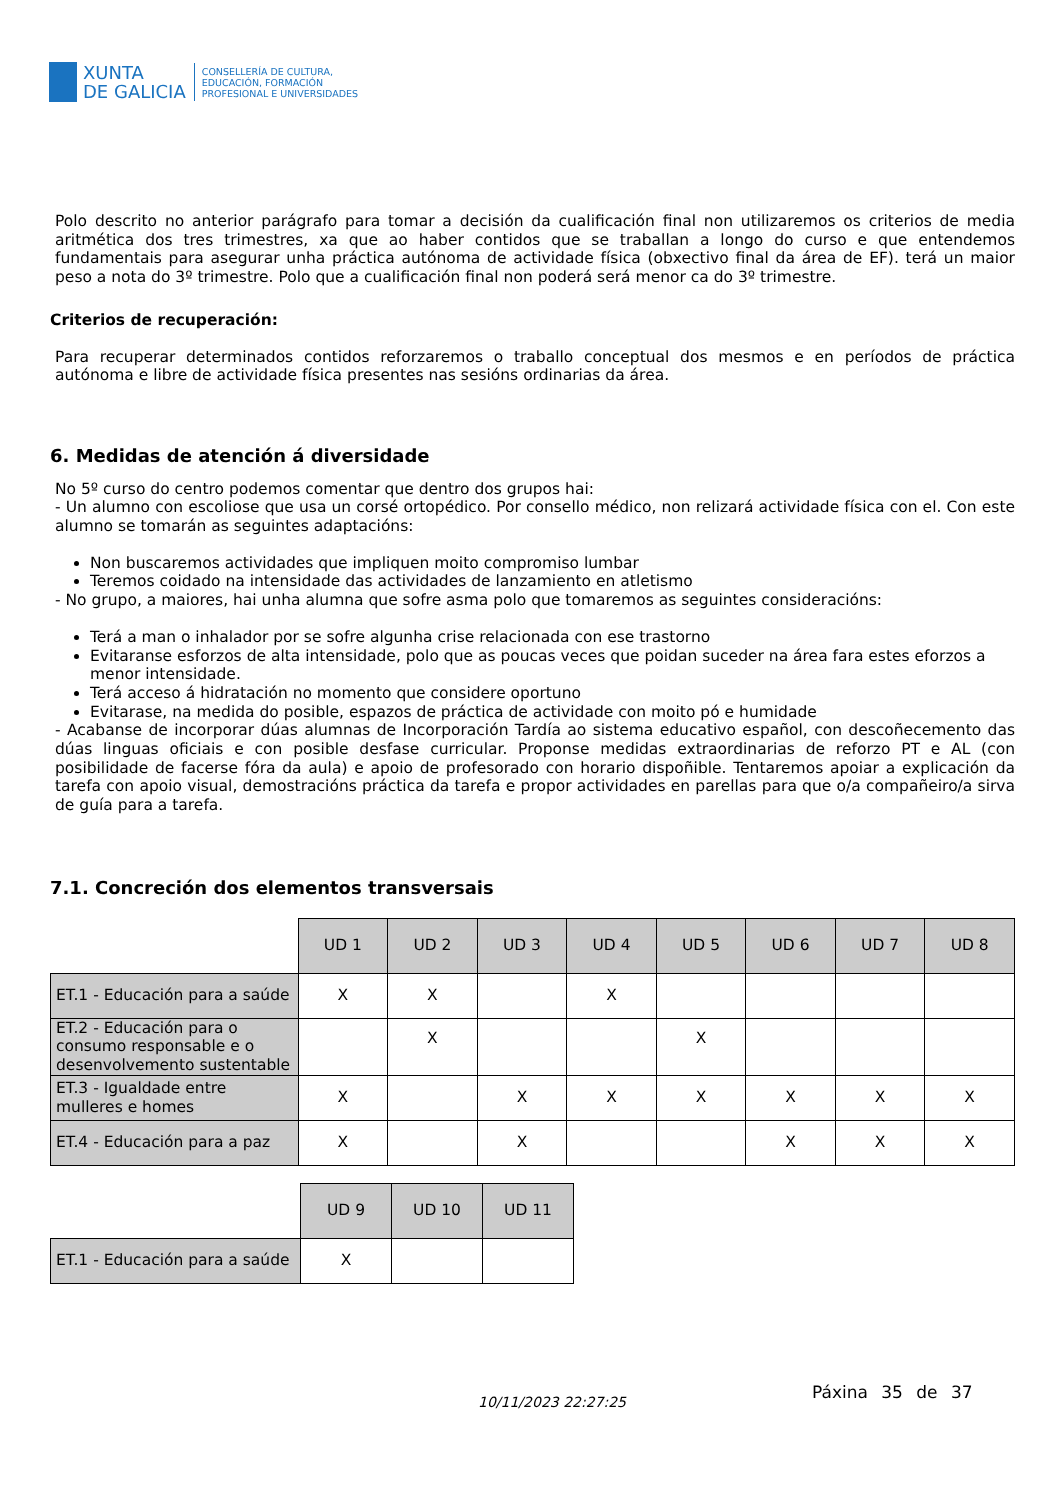XUNTA
DE GALICIA
CONSELLERÍA DE CULTURA,
EDUCACIÓN, FORMACIÓN
PROFESIONAL E UNIVERSIDADES
Polo descrito no anterior parágrafo para tomar a decisión da cualificación final non utilizaremos os criterios de media aritmética dos tres trimestres, xa que ao haber contidos que se traballan a longo do curso e que entendemos fundamentais para asegurar unha práctica autónoma de actividade física (obxectivo final da área de EF). terá un maior peso a nota do 3º trimestre. Polo que a cualificación final non poderá será menor ca do 3º trimestre.
Criterios de recuperación:
Para recuperar determinados contidos reforzaremos o traballo conceptual dos mesmos e en períodos de práctica autónoma e libre de actividade física presentes nas sesións ordinarias da área.
6. Medidas de atención á diversidade
No 5º curso do centro podemos comentar que dentro dos grupos hai:
- Un alumno con escoliose que usa un corsé ortopédico. Por consello médico, non relizará actividade física con el. Con este alumno se tomarán as seguintes adaptacións:
Non buscaremos actividades que impliquen moito compromiso lumbar
Teremos coidado na intensidade das actividades de lanzamiento en atletismo
- No grupo, a maiores, hai unha alumna que sofre asma polo que tomaremos as seguintes consideracións:
Terá a man o inhalador por se sofre algunha crise relacionada con ese trastorno
Evitaranse esforzos de alta intensidade, polo que as poucas veces que poidan suceder na área fara estes eforzos a menor intensidade.
Terá acceso á hidratación no momento que considere oportuno
Evitarase, na medida do posible, espazos de práctica de actividade con moito pó e humidade
- Acabanse de incorporar dúas alumnas de Incorporación Tardía ao sistema educativo español, con descoñecemento das dúas linguas oficiais e con posible desfase curricular. Proponse medidas extraordinarias de reforzo PT e AL (con posibilidade de facerse fóra da aula) e apoio de profesorado con horario dispoñible. Tentaremos apoiar a explicación da tarefa con apoio visual, demostracións práctica da tarefa e propor actividades en parellas para que o/a compañeiro/a sirva de guía para a tarefa.
7.1. Concreción dos elementos transversais
| | UD 1 | UD 2 | UD 3 | UD 4 | UD 5 | UD 6 | UD 7 | UD 8 |
| ET.1 - Educación para a saúde | X | X | | X | | | | |
| ET.2 - Educación para o consumo responsable e o desenvolvemento sustentable | | X | | | X | | | |
| ET.3 - Igualdade entre mulleres e homes | X | | X | X | X | X | X | X |
| ET.4 - Educación para a paz | X | | X | | | X | X | X |
| | UD 9 | UD 10 | UD 11 |
| ET.1 - Educación para a saúde | X | | |
10/11/2023 22:27:25
Páxina 35 de 37